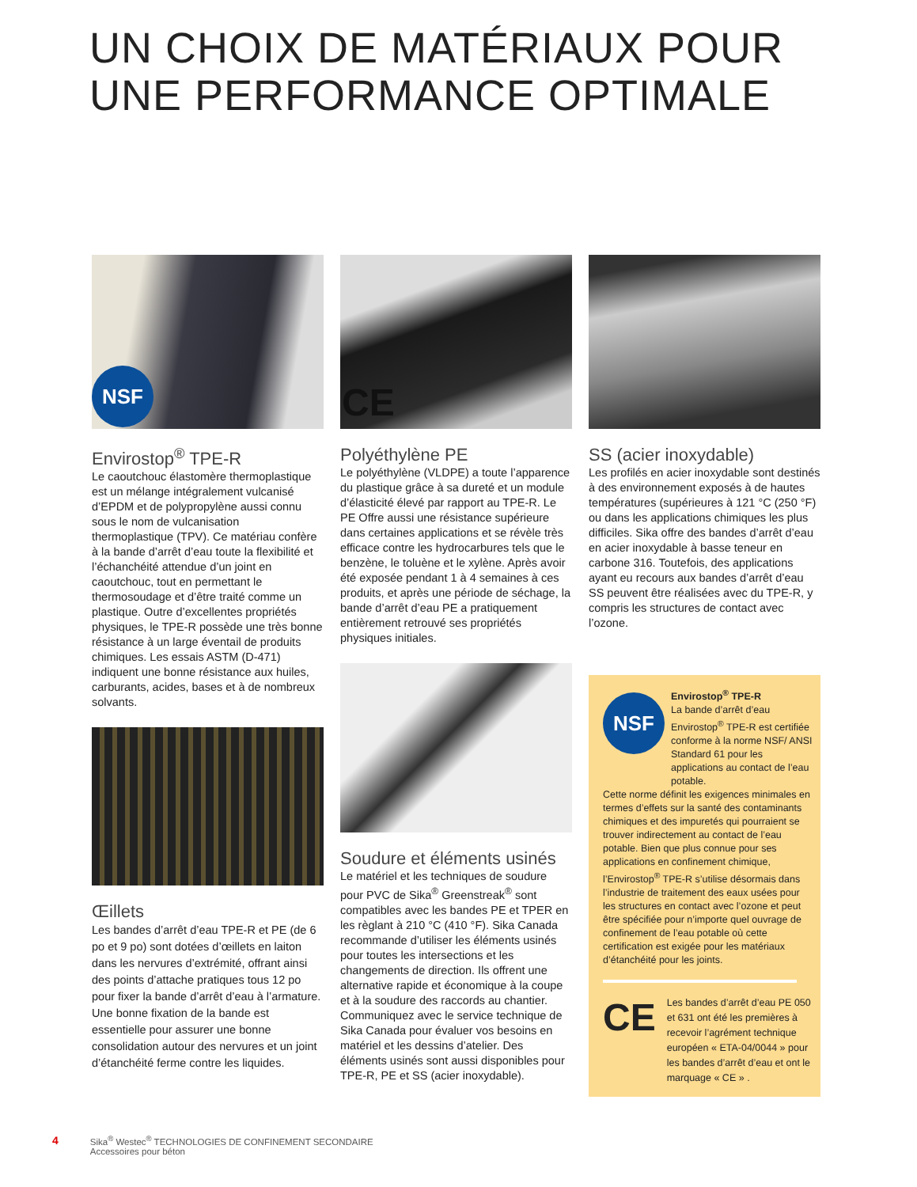UN CHOIX DE MATÉRIAUX POUR
UNE PERFORMANCE OPTIMALE
NSF
Envirostop<sup>®</sup> TPE-R
Le caoutchouc élastomère thermoplastique est un mélange intégralement vulcanisé d’EPDM et de polypropylène aussi connu sous le nom de vulcanisation thermoplastique (TPV). Ce matériau confère à la bande d’arrêt d’eau toute la flexibilité et l’échanchéité attendue d’un joint en caoutchouc, tout en permettant le thermosoudage et d’être traité comme un plastique. Outre d’excellentes propriétés physiques, le TPE-R possède une très bonne résistance à un large éventail de produits chimiques. Les essais ASTM (D-471) indiquent une bonne résistance aux huiles, carburants, acides, bases et à de nombreux solvants.
Œillets
Les bandes d’arrêt d’eau TPE-R et PE (de 6 po et 9 po) sont dotées d’œillets en laiton dans les nervures d’extrémité, offrant ainsi des points d’attache pratiques tous 12 po pour fixer la bande d’arrêt d’eau à l’armature. Une bonne fixation de la bande est essentielle pour assurer une bonne consolidation autour des nervures et un joint d’étanchéité ferme contre les liquides.
CE
Polyéthylène PE
Le polyéthylène (VLDPE) a toute l’apparence du plastique grâce à sa dureté et un module d’élasticité élevé par rapport au TPE-R. Le PE Offre aussi une résistance supérieure dans certaines applications et se révèle très efficace contre les hydrocarbures tels que le benzène, le toluène et le xylène. Après avoir été exposée pendant 1 à 4 semaines à ces produits, et après une période de séchage, la bande d’arrêt d’eau PE a pratiquement entièrement retrouvé ses propriétés physiques initiales.
Soudure et éléments usinés
Le matériel et les techniques de soudure pour PVC de Sika<sup>®</sup> Greenstreak<sup>®</sup> sont compatibles avec les bandes PE et TPER en les règlant à 210 °C (410 °F). Sika Canada recommande d’utiliser les éléments usinés pour toutes les intersections et les changements de direction. Ils offrent une alternative rapide et économique à la coupe et à la soudure des raccords au chantier. Communiquez avec le service technique de Sika Canada pour évaluer vos besoins en matériel et les dessins d’atelier. Des éléments usinés sont aussi disponibles pour TPE-R, PE et SS (acier inoxydable).
SS (acier inoxydable)
Les profilés en acier inoxydable sont destinés à des environnement exposés à de hautes températures (supérieures à 121 °C (250 °F) ou dans les applications chimiques les plus difficiles. Sika offre des bandes d’arrêt d’eau en acier inoxydable à basse teneur en carbone 316. Toutefois, des applications ayant eu recours aux bandes d’arrêt d’eau SS peuvent être réalisées avec du TPE-R, y compris les structures de contact avec l’ozone.
NSF
Envirostop<sup>®</sup> TPE-R
La bande d’arrêt d’eau Envirostop<sup>®</sup> TPE-R est certifiée conforme à la norme NSF/ ANSI Standard 61 pour les applications au contact de l’eau potable.
Cette norme définit les exigences minimales en termes d’effets sur la santé des contaminants chimiques et des impuretés qui pourraient se trouver indirectement au contact de l’eau potable. Bien que plus connue pour ses applications en confinement chimique, l’Envirostop<sup>®</sup> TPE-R s’utilise désormais dans l’industrie de traitement des eaux usées pour les structures en contact avec l’ozone et peut être spécifiée pour n’importe quel ouvrage de confinement de l’eau potable où cette certification est exigée pour les matériaux d’étanchéité pour les joints.
CE
Les bandes d’arrêt d’eau PE 050 et 631 ont été les premières à recevoir l’agrément technique européen « ETA-04/0044 » pour les bandes d’arrêt d’eau et ont le marquage « CE » .
4
Sika<sup>®</sup> Westec<sup>®</sup> TECHNOLOGIES DE CONFINEMENT SECONDAIRE
Accessoires pour béton